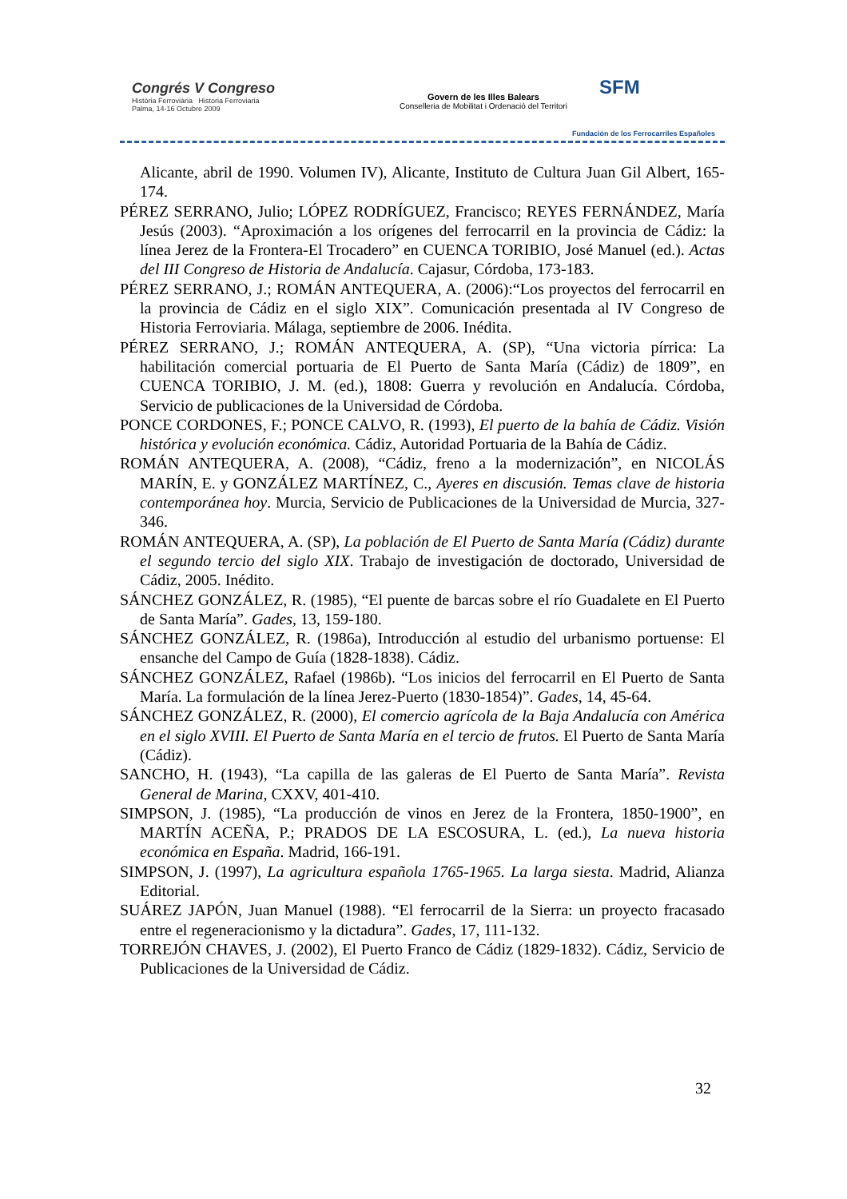Congrés V Congreso
Història Ferroviària Historia Ferroviaria
Palma, 14-16 Octubre 2009
Govern de les Illes Balears
Conselleria de Mobilitat i Ordenació del Territori
SFM
Fundación de los Ferrocarriles Españoles
Alicante, abril de 1990. Volumen IV), Alicante, Instituto de Cultura Juan Gil Albert, 165-174.
PÉREZ SERRANO, Julio; LÓPEZ RODRÍGUEZ, Francisco; REYES FERNÁNDEZ, María Jesús (2003). “Aproximación a los orígenes del ferrocarril en la provincia de Cádiz: la línea Jerez de la Frontera-El Trocadero” en CUENCA TORIBIO, José Manuel (ed.). Actas del III Congreso de Historia de Andalucía. Cajasur, Córdoba, 173-183.
PÉREZ SERRANO, J.; ROMÁN ANTEQUERA, A. (2006):“Los proyectos del ferrocarril en la provincia de Cádiz en el siglo XIX”. Comunicación presentada al IV Congreso de Historia Ferroviaria. Málaga, septiembre de 2006. Inédita.
PÉREZ SERRANO, J.; ROMÁN ANTEQUERA, A. (SP), “Una victoria pírrica: La habilitación comercial portuaria de El Puerto de Santa María (Cádiz) de 1809”, en CUENCA TORIBIO, J. M. (ed.), 1808: Guerra y revolución en Andalucía. Córdoba, Servicio de publicaciones de la Universidad de Córdoba.
PONCE CORDONES, F.; PONCE CALVO, R. (1993), El puerto de la bahía de Cádiz. Visión histórica y evolución económica. Cádiz, Autoridad Portuaria de la Bahía de Cádiz.
ROMÁN ANTEQUERA, A. (2008), “Cádiz, freno a la modernización”, en NICOLÁS MARÍN, E. y GONZÁLEZ MARTÍNEZ, C., Ayeres en discusión. Temas clave de historia contemporánea hoy. Murcia, Servicio de Publicaciones de la Universidad de Murcia, 327-346.
ROMÁN ANTEQUERA, A. (SP), La población de El Puerto de Santa María (Cádiz) durante el segundo tercio del siglo XIX. Trabajo de investigación de doctorado, Universidad de Cádiz, 2005. Inédito.
SÁNCHEZ GONZÁLEZ, R. (1985), “El puente de barcas sobre el río Guadalete en El Puerto de Santa María”. Gades, 13, 159-180.
SÁNCHEZ GONZÁLEZ, R. (1986a), Introducción al estudio del urbanismo portuense: El ensanche del Campo de Guía (1828-1838). Cádiz.
SÁNCHEZ GONZÁLEZ, Rafael (1986b). “Los inicios del ferrocarril en El Puerto de Santa María. La formulación de la línea Jerez-Puerto (1830-1854)”. Gades, 14, 45-64.
SÁNCHEZ GONZÁLEZ, R. (2000), El comercio agrícola de la Baja Andalucía con América en el siglo XVIII. El Puerto de Santa María en el tercio de frutos. El Puerto de Santa María (Cádiz).
SANCHO, H. (1943), “La capilla de las galeras de El Puerto de Santa María”. Revista General de Marina, CXXV, 401-410.
SIMPSON, J. (1985), “La producción de vinos en Jerez de la Frontera, 1850-1900”, en MARTÍN ACEÑA, P.; PRADOS DE LA ESCOSURA, L. (ed.), La nueva historia económica en España. Madrid, 166-191.
SIMPSON, J. (1997), La agricultura española 1765-1965. La larga siesta. Madrid, Alianza Editorial.
SUÁREZ JAPÓN, Juan Manuel (1988). “El ferrocarril de la Sierra: un proyecto fracasado entre el regeneracionismo y la dictadura”. Gades, 17, 111-132.
TORREJÓN CHAVES, J. (2002), El Puerto Franco de Cádiz (1829-1832). Cádiz, Servicio de Publicaciones de la Universidad de Cádiz.
32